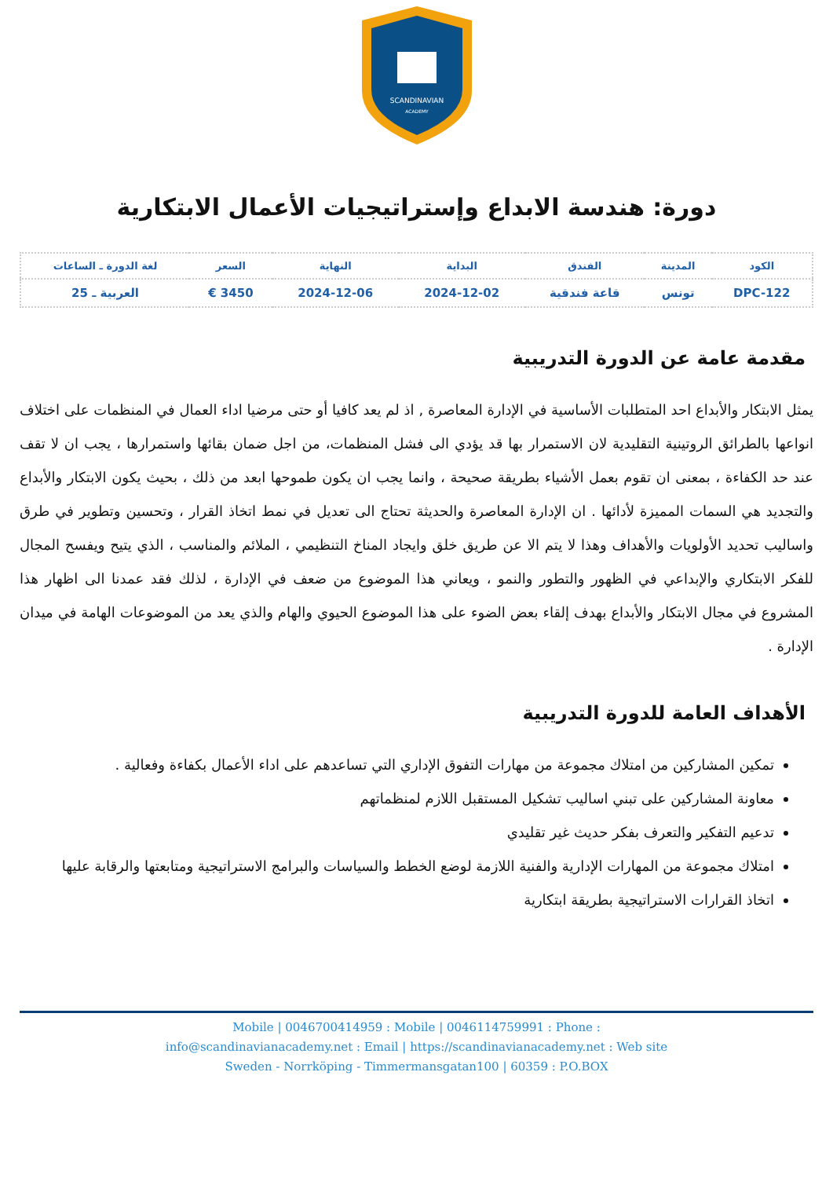SCANDINAVIAN
ACADEMY
دورة: هندسة الابداع وإستراتيجيات الأعمال الابتكارية
| الكود | المدينة | الفندق | البداية | النهاية | السعر | لغة الدورة ـ الساعات |
| --- | --- | --- | --- | --- | --- | --- |
| DPC-122 | تونس | قاعة فندقية | 2024-12-02 | 2024-12-06 | 3450 € | العربية ـ 25 |
مقدمة عامة عن الدورة التدريبية
يمثل الابتكار والأبداع احد المتطلبات الأساسية في الإدارة المعاصرة , اذ لم يعد كافيا أو حتى مرضيا اداء العمال في المنظمات على اختلاف انواعها بالطرائق الروتينية التقليدية لان الاستمرار بها قد يؤدي الى فشل المنظمات، من اجل ضمان بقائها واستمرارها ، يجب ان لا تقف عند حد الكفاءة ، بمعنى ان تقوم بعمل الأشياء بطريقة صحيحة ، وانما يجب ان يكون طموحها ابعد من ذلك ، بحيث يكون الابتكار والأبداع والتجديد هي السمات المميزة لأدائها . ان الإدارة المعاصرة والحديثة تحتاج الى تعديل في نمط اتخاذ القرار ، وتحسين وتطوير في طرق واساليب تحديد الأولويات والأهداف وهذا لا يتم الا عن طريق خلق وايجاد المناخ التنظيمي ، الملائم والمناسب ، الذي يتيح ويفسح المجال للفكر الابتكاري والإبداعي في الظهور والتطور والنمو ، ويعاني هذا الموضوع من ضعف في الإدارة ، لذلك فقد عمدنا الى اظهار هذا المشروع في مجال الابتكار والأبداع بهدف إلقاء بعض الضوء على هذا الموضوع الحيوي والهام والذي يعد من الموضوعات الهامة في ميدان الإدارة .
الأهداف العامة للدورة التدريبية
تمكين المشاركين من امتلاك مجموعة من مهارات التفوق الإداري التي تساعدهم على اداء الأعمال بكفاءة وفعالية .
معاونة المشاركين على تبني اساليب تشكيل المستقبل اللازم لمنظماتهم
تدعيم التفكير والتعرف بفكر حديث غير تقليدي
امتلاك مجموعة من المهارات الإدارية والفنية اللازمة لوضع الخطط والسياسات والبرامج الاستراتيجية ومتابعتها والرقابة عليها
اتخاذ القرارات الاستراتيجية بطريقة ابتكارية
Mobile | 0046700414959 : Mobile | 0046114759991 : Phone :
info@scandinavianacademy.net : Email | https://scandinavianacademy.net : Web site
Sweden - Norrköping - Timmermansgatan100 | 60359 : P.O.BOX